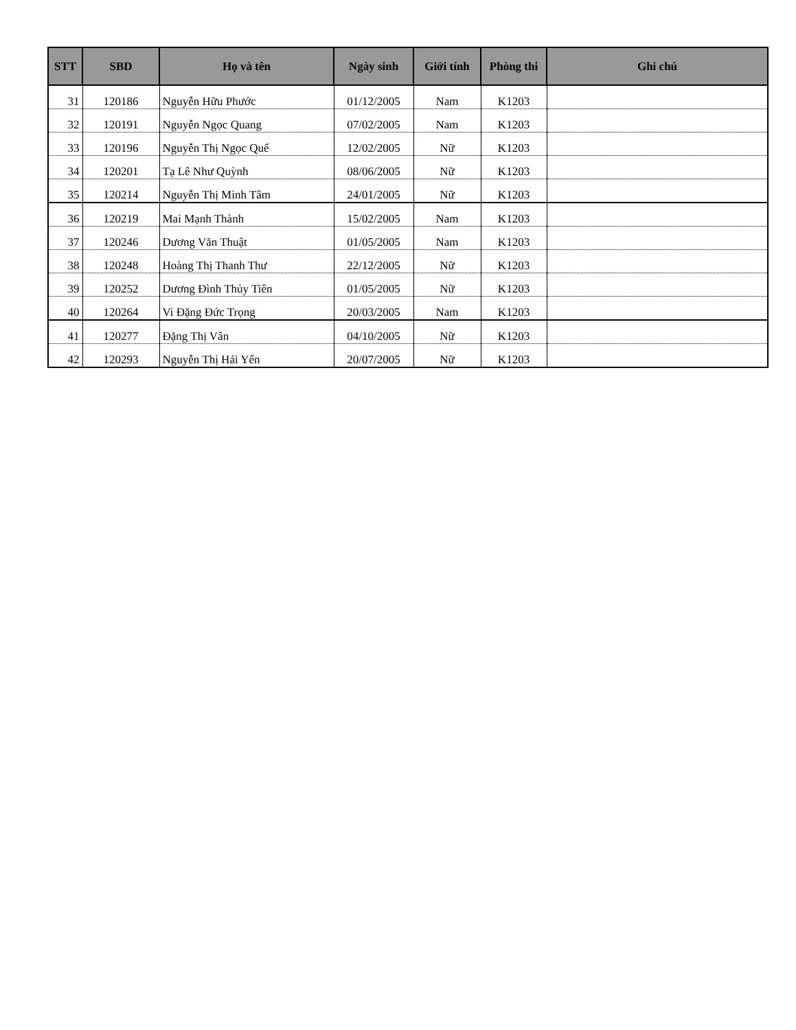| STT | SBD | Họ và tên | Ngày sinh | Giới tính | Phòng thi | Ghi chú |
| --- | --- | --- | --- | --- | --- | --- |
| 31 | 120186 | Nguyễn Hữu Phước | 01/12/2005 | Nam | K1203 | |
| 32 | 120191 | Nguyễn Ngọc Quang | 07/02/2005 | Nam | K1203 | |
| 33 | 120196 | Nguyễn Thị Ngọc Quế | 12/02/2005 | Nữ | K1203 | |
| 34 | 120201 | Tạ Lê Như Quỳnh | 08/06/2005 | Nữ | K1203 | |
| 35 | 120214 | Nguyễn Thị Minh Tâm | 24/01/2005 | Nữ | K1203 | |
| 36 | 120219 | Mai Mạnh Thành | 15/02/2005 | Nam | K1203 | |
| 37 | 120246 | Dương Văn Thuật | 01/05/2005 | Nam | K1203 | |
| 38 | 120248 | Hoàng Thị Thanh Thư | 22/12/2005 | Nữ | K1203 | |
| 39 | 120252 | Dương Đình Thủy Tiên | 01/05/2005 | Nữ | K1203 | |
| 40 | 120264 | Vi Đặng Đức Trọng | 20/03/2005 | Nam | K1203 | |
| 41 | 120277 | Đặng Thị Vân | 04/10/2005 | Nữ | K1203 | |
| 42 | 120293 | Nguyễn Thị Hải Yến | 20/07/2005 | Nữ | K1203 | |